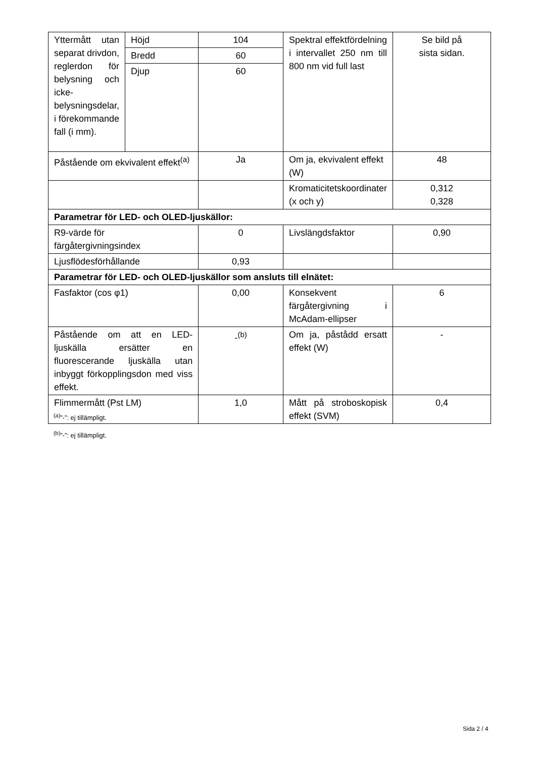| Yttermått utan separat drivdon, reglerdon för belysning och icke-belysningsdelar, i förekommande fall (i mm). | Höjd | 104 | Spektral effektfördelning i intervallet 250 nm till 800 nm vid full last | Se bild på sista sidan. |
| | Bredd | 60 | | |
| | Djup | 60 | | |
| Påstående om ekvivalent effekt<sup>(a)</sup> | | Ja | Om ja, ekvivalent effekt (W) | 48 |
| | | | Kromaticitetskoordinater (x och y) | 0,312 0,328 |
| Parametrar för LED- och OLED-ljuskällor: | | | | |
| R9-värde för färgåtergivningsindex | | 0 | Livslängdsfaktor | 0,90 |
| Ljusflödesförhållande | | 0,93 | | |
| Parametrar för LED- och OLED-ljuskällor som ansluts till elnätet: | | | | |
| Fasfaktor (cos φ1) | | 0,00 | Konsekvent färgåtergivning i McAdam-ellipser | 6 |
| Påstående om att en LED-ljuskälla ersätter en fluorescerande ljuskälla utan inbyggt förkopplingsdon med viss effekt. | | -<sup>(b)</sup> | Om ja, påstådd ersatt effekt (W) | - |
| Flimmermått (Pst LM) | | 1,0 | Mått på stroboskopisk effekt (SVM) | 0,4 |
<sup>(a)</sup>”-”: ej tillämpligt.
<sup>(b)</sup>”-”: ej tillämpligt.
Sida 2 / 4